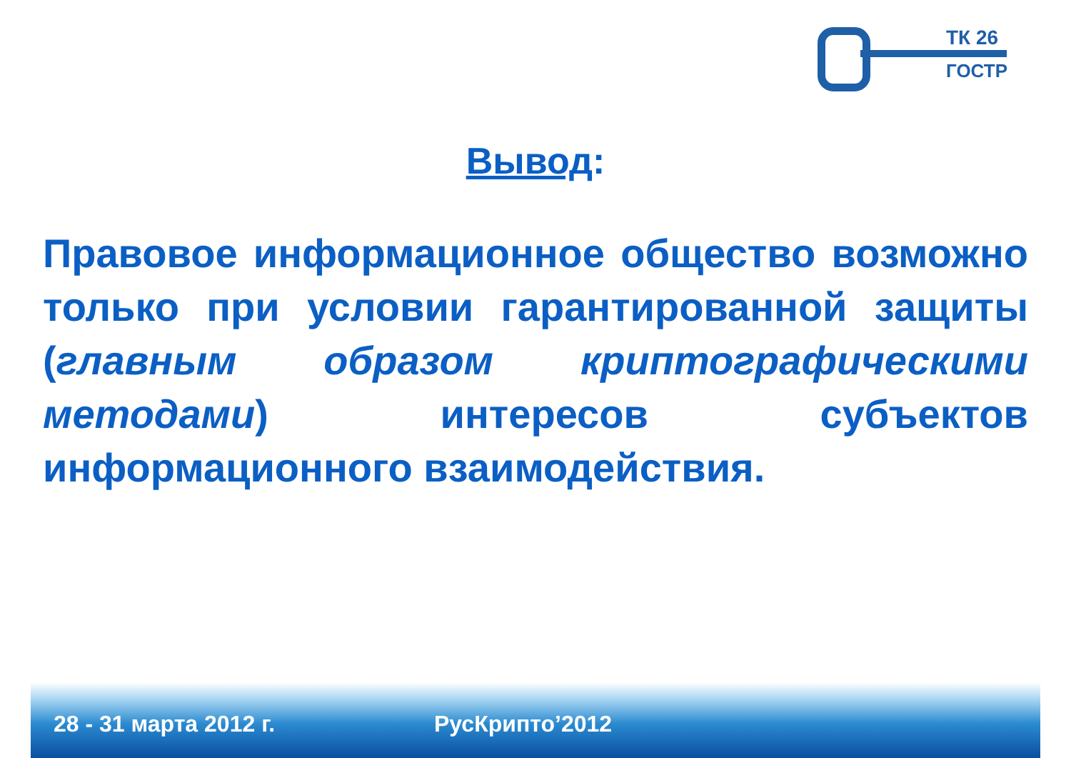ТК 26
ГОСТР
Вывод:
Правовое информационное общество возможно только при условии гарантированной защиты (главным образом криптографическими методами) интересов субъектов информационного взаимодействия.
28 - 31 марта 2012 г. РусКрипто’2012